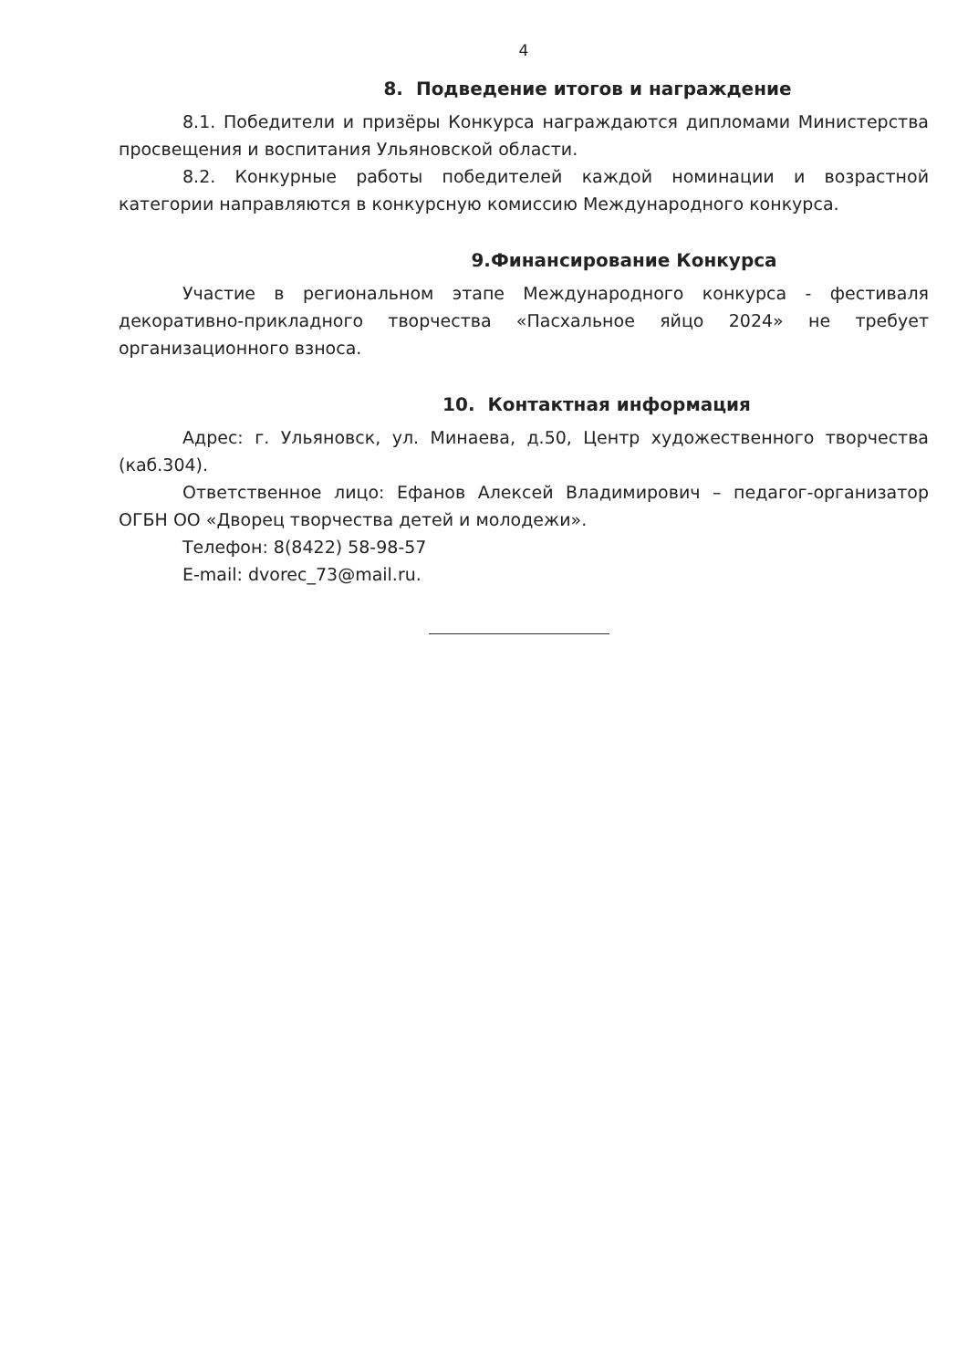4
8. Подведение итогов и награждение
8.1. Победители и призёры Конкурса награждаются дипломами Министерства просвещения и воспитания Ульяновской области.
8.2. Конкурные работы победителей каждой номинации и возрастной категории направляются в конкурсную комиссию Международного конкурса.
9.Финансирование Конкурса
Участие в региональном этапе Международного конкурса - фестиваля декоративно-прикладного творчества «Пасхальное яйцо 2024» не требует организационного взноса.
10. Контактная информация
Адрес: г. Ульяновск, ул. Минаева, д.50, Центр художественного творчества (каб.304).
Ответственное лицо: Ефанов Алексей Владимирович – педагог-организатор ОГБН ОО «Дворец творчества детей и молодежи».
Телефон: 8(8422) 58-98-57
E-mail: dvorec_73@mail.ru.